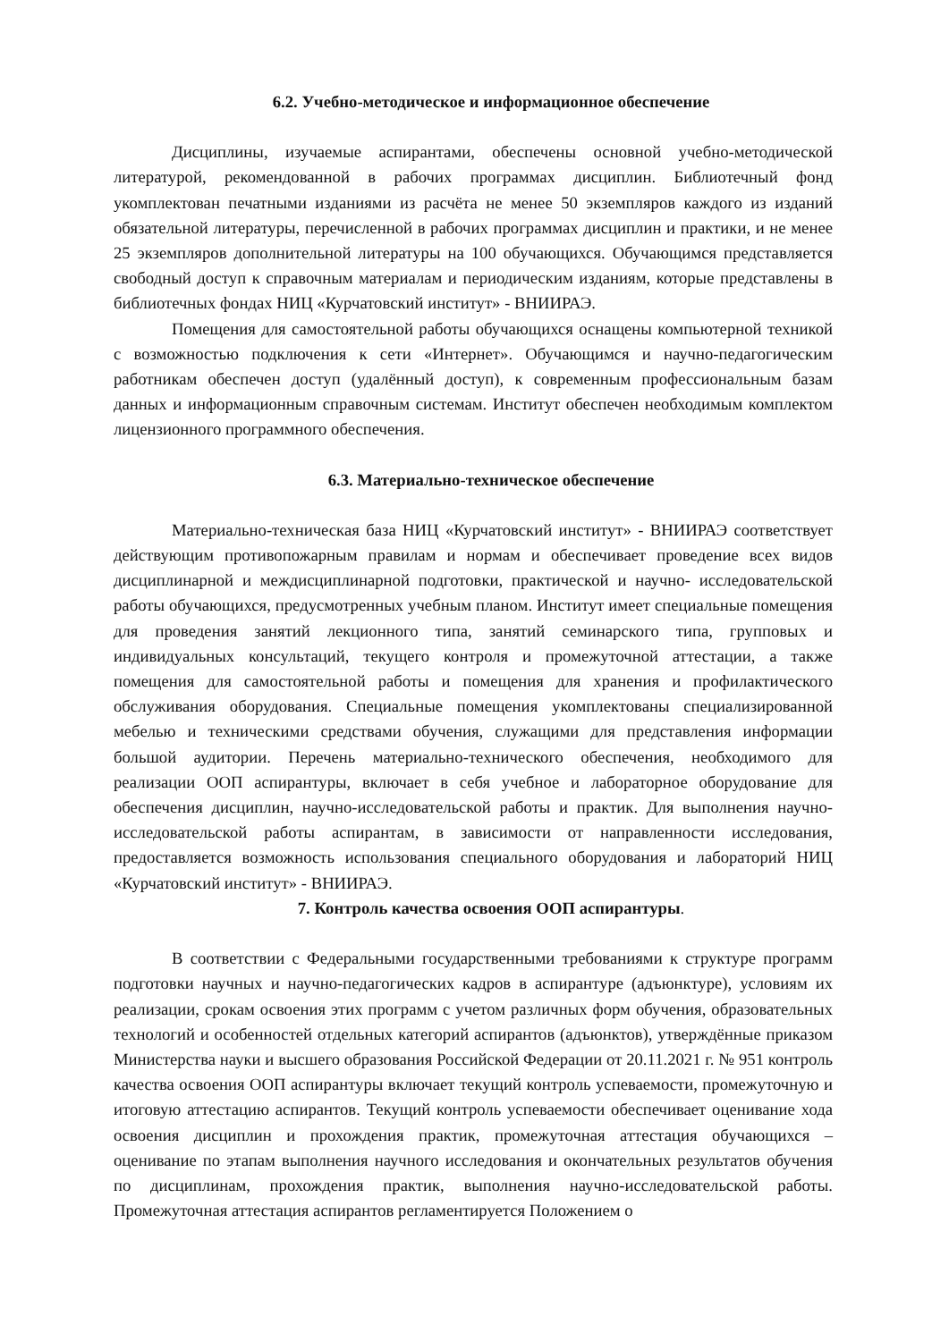6.2. Учебно-методическое и информационное обеспечение
Дисциплины, изучаемые аспирантами, обеспечены основной учебно-методической литературой, рекомендованной в рабочих программах дисциплин. Библиотечный фонд укомплектован печатными изданиями из расчёта не менее 50 экземпляров каждого из изданий обязательной литературы, перечисленной в рабочих программах дисциплин и практики, и не менее 25 экземпляров дополнительной литературы на 100 обучающихся. Обучающимся представляется свободный доступ к справочным материалам и периодическим изданиям, которые представлены в библиотечных фондах НИЦ «Курчатовский институт» - ВНИИРАЭ.
Помещения для самостоятельной работы обучающихся оснащены компьютерной техникой с возможностью подключения к сети «Интернет». Обучающимся и научно-педагогическим работникам обеспечен доступ (удалённый доступ), к современным профессиональным базам данных и информационным справочным системам. Институт обеспечен необходимым комплектом лицензионного программного обеспечения.
6.3. Материально-техническое обеспечение
Материально-техническая база НИЦ «Курчатовский институт» - ВНИИРАЭ соответствует действующим противопожарным правилам и нормам и обеспечивает проведение всех видов дисциплинарной и междисциплинарной подготовки, практической и научно- исследовательской работы обучающихся, предусмотренных учебным планом. Институт имеет специальные помещения для проведения занятий лекционного типа, занятий семинарского типа, групповых и индивидуальных консультаций, текущего контроля и промежуточной аттестации, а также помещения для самостоятельной работы и помещения для хранения и профилактического обслуживания оборудования. Специальные помещения укомплектованы специализированной мебелью и техническими средствами обучения, служащими для представления информации большой аудитории. Перечень материально-технического обеспечения, необходимого для реализации ООП аспирантуры, включает в себя учебное и лабораторное оборудование для обеспечения дисциплин, научно-исследовательской работы и практик. Для выполнения научно-исследовательской работы аспирантам, в зависимости от направленности исследования, предоставляется возможность использования специального оборудования и лабораторий НИЦ «Курчатовский институт» - ВНИИРАЭ.
7. Контроль качества освоения ООП аспирантуры.
В соответствии с Федеральными государственными требованиями к структуре программ подготовки научных и научно-педагогических кадров в аспирантуре (адъюнктуре), условиям их реализации, срокам освоения этих программ с учетом различных форм обучения, образовательных технологий и особенностей отдельных категорий аспирантов (адъюнктов), утверждённые приказом Министерства науки и высшего образования Российской Федерации от 20.11.2021 г. № 951 контроль качества освоения ООП аспирантуры включает текущий контроль успеваемости, промежуточную и итоговую аттестацию аспирантов. Текущий контроль успеваемости обеспечивает оценивание хода освоения дисциплин и прохождения практик, промежуточная аттестация обучающихся – оценивание по этапам выполнения научного исследования и окончательных результатов обучения по дисциплинам, прохождения практик, выполнения научно-исследовательской работы. Промежуточная аттестация аспирантов регламентируется Положением о